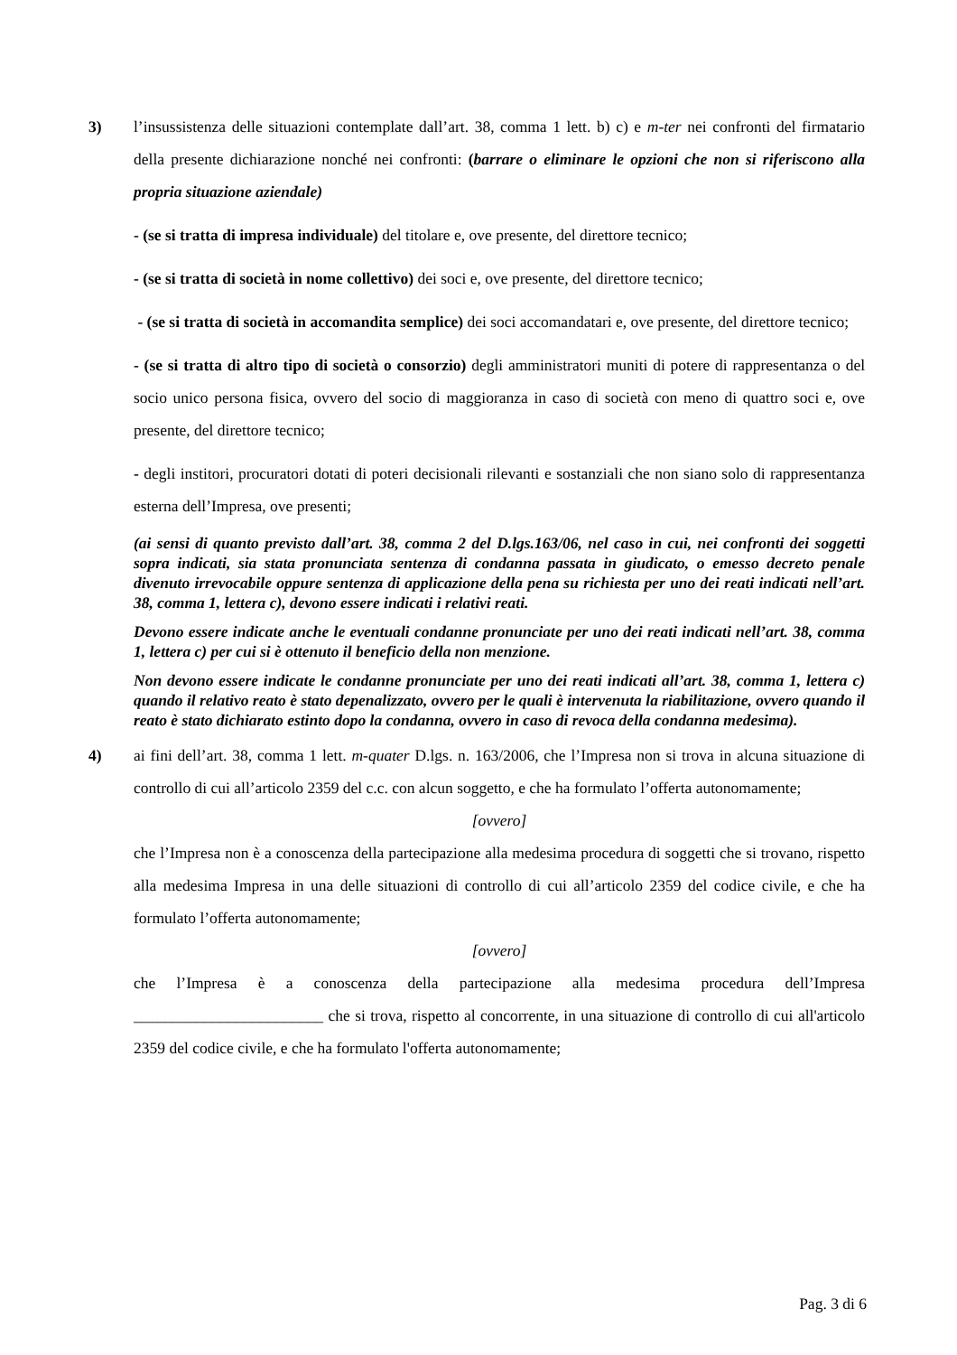3) l’insussistenza delle situazioni contemplate dall’art. 38, comma 1 lett. b) c) e m-ter nei confronti del firmatario della presente dichiarazione nonché nei confronti: (barrare o eliminare le opzioni che non si riferiscono alla propria situazione aziendale)
- (se si tratta di impresa individuale) del titolare e, ove presente, del direttore tecnico;
- (se si tratta di società in nome collettivo) dei soci e, ove presente, del direttore tecnico;
- (se si tratta di società in accomandita semplice) dei soci accomandatari e, ove presente, del direttore tecnico;
- (se si tratta di altro tipo di società o consorzio) degli amministratori muniti di potere di rappresentanza o del socio unico persona fisica, ovvero del socio di maggioranza in caso di società con meno di quattro soci e, ove presente, del direttore tecnico;
- degli institori, procuratori dotati di poteri decisionali rilevanti e sostanziali che non siano solo di rappresentanza esterna dell’Impresa, ove presenti;
(ai sensi di quanto previsto dall’art. 38, comma 2 del D.lgs.163/06, nel caso in cui, nei confronti dei soggetti sopra indicati, sia stata pronunciata sentenza di condanna passata in giudicato, o emesso decreto penale divenuto irrevocabile oppure sentenza di applicazione della pena su richiesta per uno dei reati indicati nell’art. 38, comma 1, lettera c), devono essere indicati i relativi reati.
Devono essere indicate anche le eventuali condanne pronunciate per uno dei reati indicati nell’art. 38, comma 1, lettera c) per cui si è ottenuto il beneficio della non menzione.
Non devono essere indicate le condanne pronunciate per uno dei reati indicati all’art. 38, comma 1, lettera c) quando il relativo reato è stato depenalizzato, ovvero per le quali è intervenuta la riabilitazione, ovvero quando il reato è stato dichiarato estinto dopo la condanna, ovvero in caso di revoca della condanna medesima).
4) ai fini dell’art. 38, comma 1 lett. m-quater D.lgs. n. 163/2006, che l’Impresa non si trova in alcuna situazione di controllo di cui all’articolo 2359 del c.c. con alcun soggetto, e che ha formulato l’offerta autonomamente;
[ovvero]
che l’Impresa non è a conoscenza della partecipazione alla medesima procedura di soggetti che si trovano, rispetto alla medesima Impresa in una delle situazioni di controllo di cui all’articolo 2359 del codice civile, e che ha formulato l’offerta autonomamente;
[ovvero]
che l’Impresa è a conoscenza della partecipazione alla medesima procedura dell’Impresa ________________________ che si trova, rispetto al concorrente, in una situazione di controllo di cui all'articolo 2359 del codice civile, e che ha formulato l'offerta autonomamente;
Pag. 3 di 6